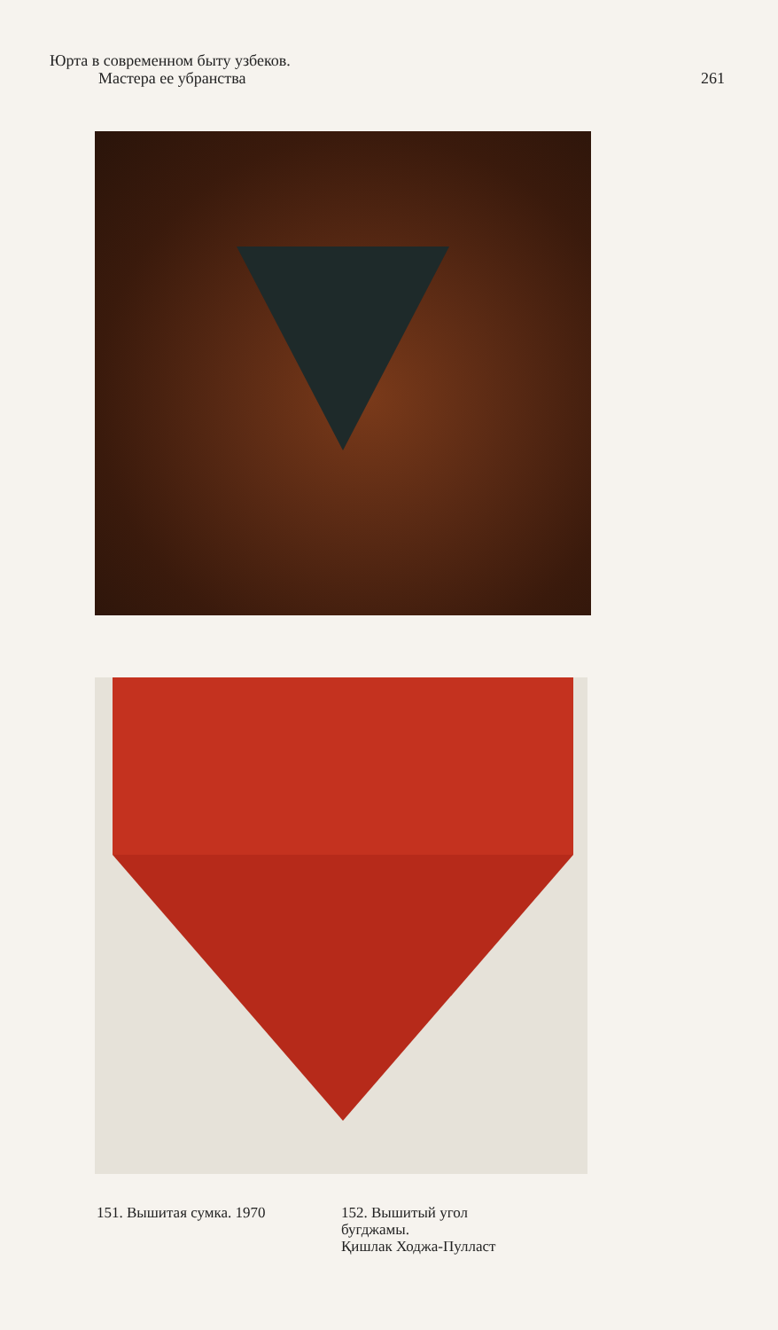Юрта в современном быту узбеков.
Мастера ее убранства
261
151. Вышитая сумка. 1970 152. Вышитый угол
бугджамы.
Қишлак Ходжа-Пулласт